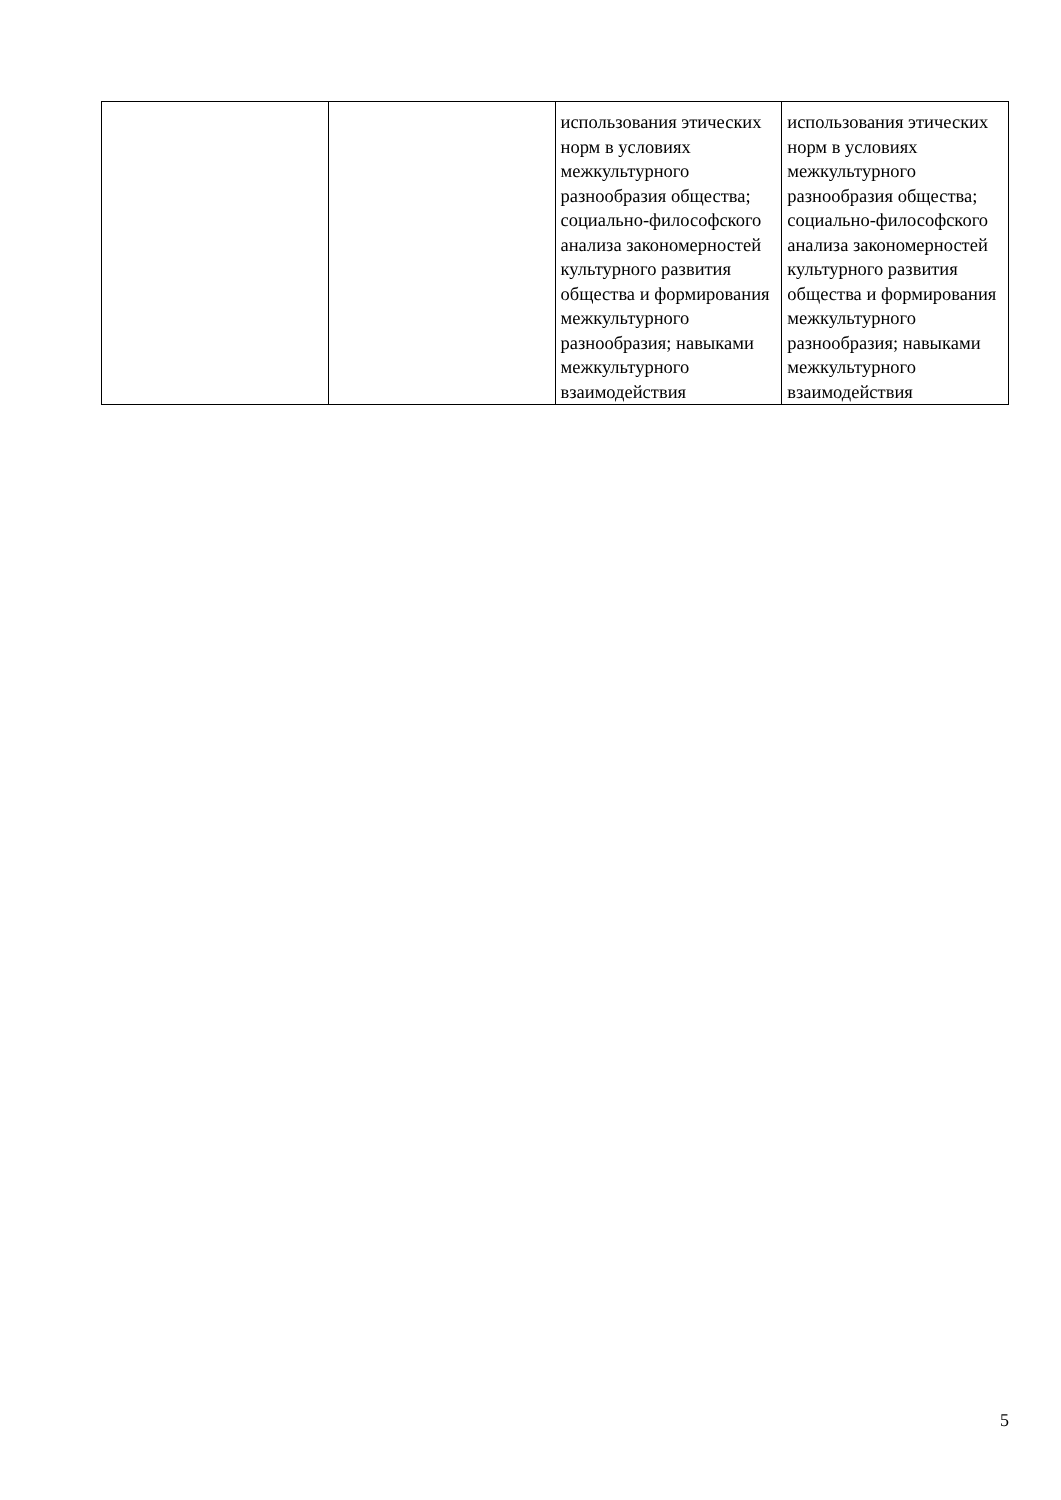| | | использования этических норм в условиях межкультурного разнообразия общества; социально-философского анализа закономерностей культурного развития общества и формирования межкультурного разнообразия; навыками межкультурного взаимодействия | использования этических норм в условиях межкультурного разнообразия общества; социально-философского анализа закономерностей культурного развития общества и формирования межкультурного разнообразия; навыками межкультурного взаимодействия |
5